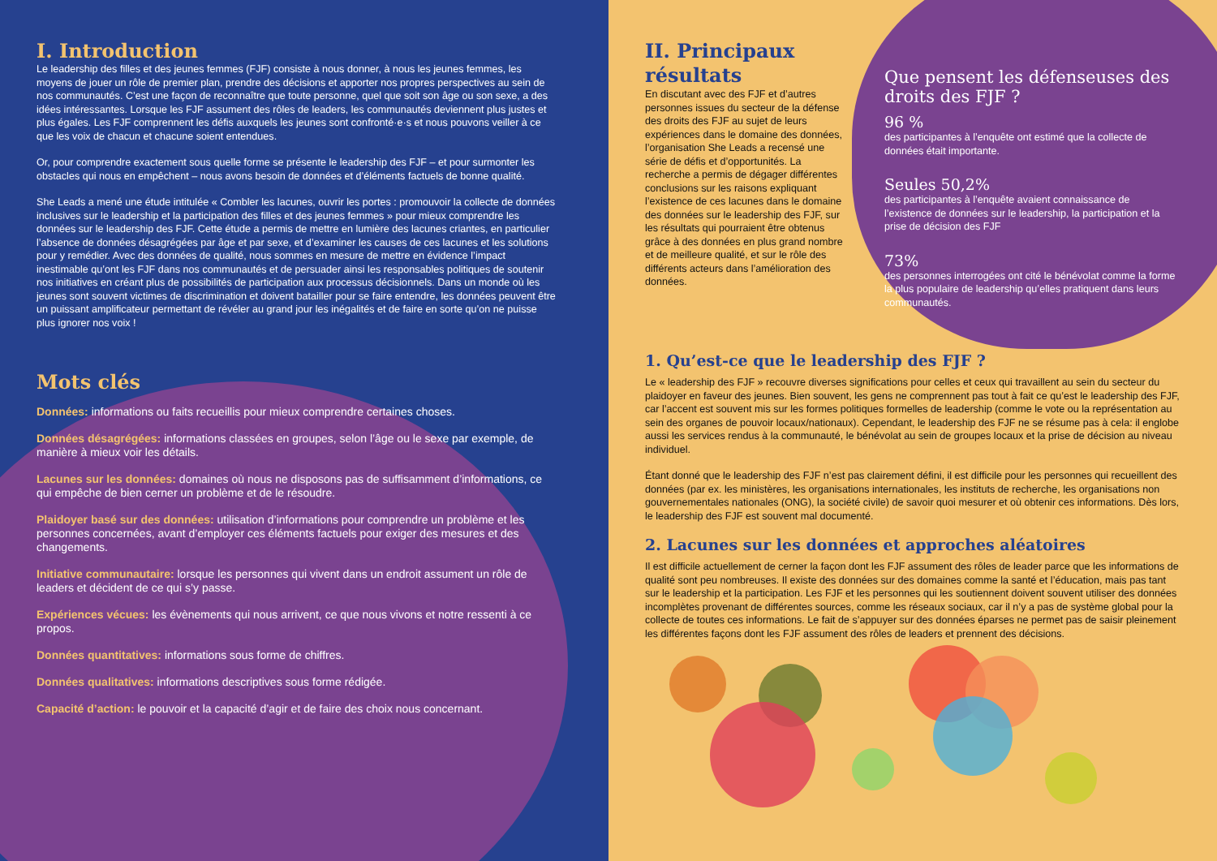I. Introduction
Le leadership des filles et des jeunes femmes (FJF) consiste à nous donner, à nous les jeunes femmes, les moyens de jouer un rôle de premier plan, prendre des décisions et apporter nos propres perspectives au sein de nos communautés. C’est une façon de reconnaître que toute personne, quel que soit son âge ou son sexe, a des idées intéressantes. Lorsque les FJF assument des rôles de leaders, les communautés deviennent plus justes et plus égales. Les FJF comprennent les défis auxquels les jeunes sont confronté·e·s et nous pouvons veiller à ce que les voix de chacun et chacune soient entendues.
Or, pour comprendre exactement sous quelle forme se présente le leadership des FJF – et pour surmonter les obstacles qui nous en empêchent – nous avons besoin de données et d’éléments factuels de bonne qualité.
She Leads a mené une étude intitulée « Combler les lacunes, ouvrir les portes : promouvoir la collecte de données inclusives sur le leadership et la participation des filles et des jeunes femmes » pour mieux comprendre les données sur le leadership des FJF. Cette étude a permis de mettre en lumière des lacunes criantes, en particulier l’absence de données désagrégées par âge et par sexe, et d’examiner les causes de ces lacunes et les solutions pour y remédier. Avec des données de qualité, nous sommes en mesure de mettre en évidence l’impact inestimable qu’ont les FJF dans nos communautés et de persuader ainsi les responsables politiques de soutenir nos initiatives en créant plus de possibilités de participation aux processus décisionnels. Dans un monde où les jeunes sont souvent victimes de discrimination et doivent batailler pour se faire entendre, les données peuvent être un puissant amplificateur permettant de révéler au grand jour les inégalités et de faire en sorte qu’on ne puisse plus ignorer nos voix !
Mots clés
Données: informations ou faits recueillis pour mieux comprendre certaines choses.
Données désagrégées: informations classées en groupes, selon l’âge ou le sexe par exemple, de manière à mieux voir les détails.
Lacunes sur les données: domaines où nous ne disposons pas de suffisamment d’informations, ce qui empêche de bien cerner un problème et de le résoudre.
Plaidoyer basé sur des données: utilisation d’informations pour comprendre un problème et les personnes concernées, avant d’employer ces éléments factuels pour exiger des mesures et des changements.
Initiative communautaire: lorsque les personnes qui vivent dans un endroit assument un rôle de leaders et décident de ce qui s’y passe.
Expériences vécues: les évènements qui nous arrivent, ce que nous vivons et notre ressenti à ce propos.
Données quantitatives: informations sous forme de chiffres.
Données qualitatives: informations descriptives sous forme rédigée.
Capacité d’action: le pouvoir et la capacité d’agir et de faire des choix nous concernant.
II. Principaux résultats
En discutant avec des FJF et d’autres personnes issues du secteur de la défense des droits des FJF au sujet de leurs expériences dans le domaine des données, l’organisation She Leads a recensé une série de défis et d’opportunités. La recherche a permis de dégager différentes conclusions sur les raisons expliquant l’existence de ces lacunes dans le domaine des données sur le leadership des FJF, sur les résultats qui pourraient être obtenus grâce à des données en plus grand nombre et de meilleure qualité, et sur le rôle des différents acteurs dans l’amélioration des données.
Que pensent les défenseuses des droits des FJF ?
96 %
des participantes à l’enquête ont estimé que la collecte de données était importante.
Seules 50,2%
des participantes à l’enquête avaient connaissance de l’existence de données sur le leadership, la participation et la prise de décision des FJF
73%
des personnes interrogées ont cité le bénévolat comme la forme la plus populaire de leadership qu’elles pratiquent dans leurs communautés.
1. Qu’est-ce que le leadership des FJF ?
Le « leadership des FJF » recouvre diverses significations pour celles et ceux qui travaillent au sein du secteur du plaidoyer en faveur des jeunes. Bien souvent, les gens ne comprennent pas tout à fait ce qu’est le leadership des FJF, car l’accent est souvent mis sur les formes politiques formelles de leadership (comme le vote ou la représentation au sein des organes de pouvoir locaux/nationaux). Cependant, le leadership des FJF ne se résume pas à cela: il englobe aussi les services rendus à la communauté, le bénévolat au sein de groupes locaux et la prise de décision au niveau individuel.
Étant donné que le leadership des FJF n’est pas clairement défini, il est difficile pour les personnes qui recueillent des données (par ex. les ministères, les organisations internationales, les instituts de recherche, les organisations non gouvernementales nationales (ONG), la société civile) de savoir quoi mesurer et où obtenir ces informations. Dès lors, le leadership des FJF est souvent mal documenté.
2. Lacunes sur les données et approches aléatoires
Il est difficile actuellement de cerner la façon dont les FJF assument des rôles de leader parce que les informations de qualité sont peu nombreuses. Il existe des données sur des domaines comme la santé et l’éducation, mais pas tant sur le leadership et la participation. Les FJF et les personnes qui les soutiennent doivent souvent utiliser des données incomplètes provenant de différentes sources, comme les réseaux sociaux, car il n’y a pas de système global pour la collecte de toutes ces informations. Le fait de s’appuyer sur des données éparses ne permet pas de saisir pleinement les différentes façons dont les FJF assument des rôles de leaders et prennent des décisions.